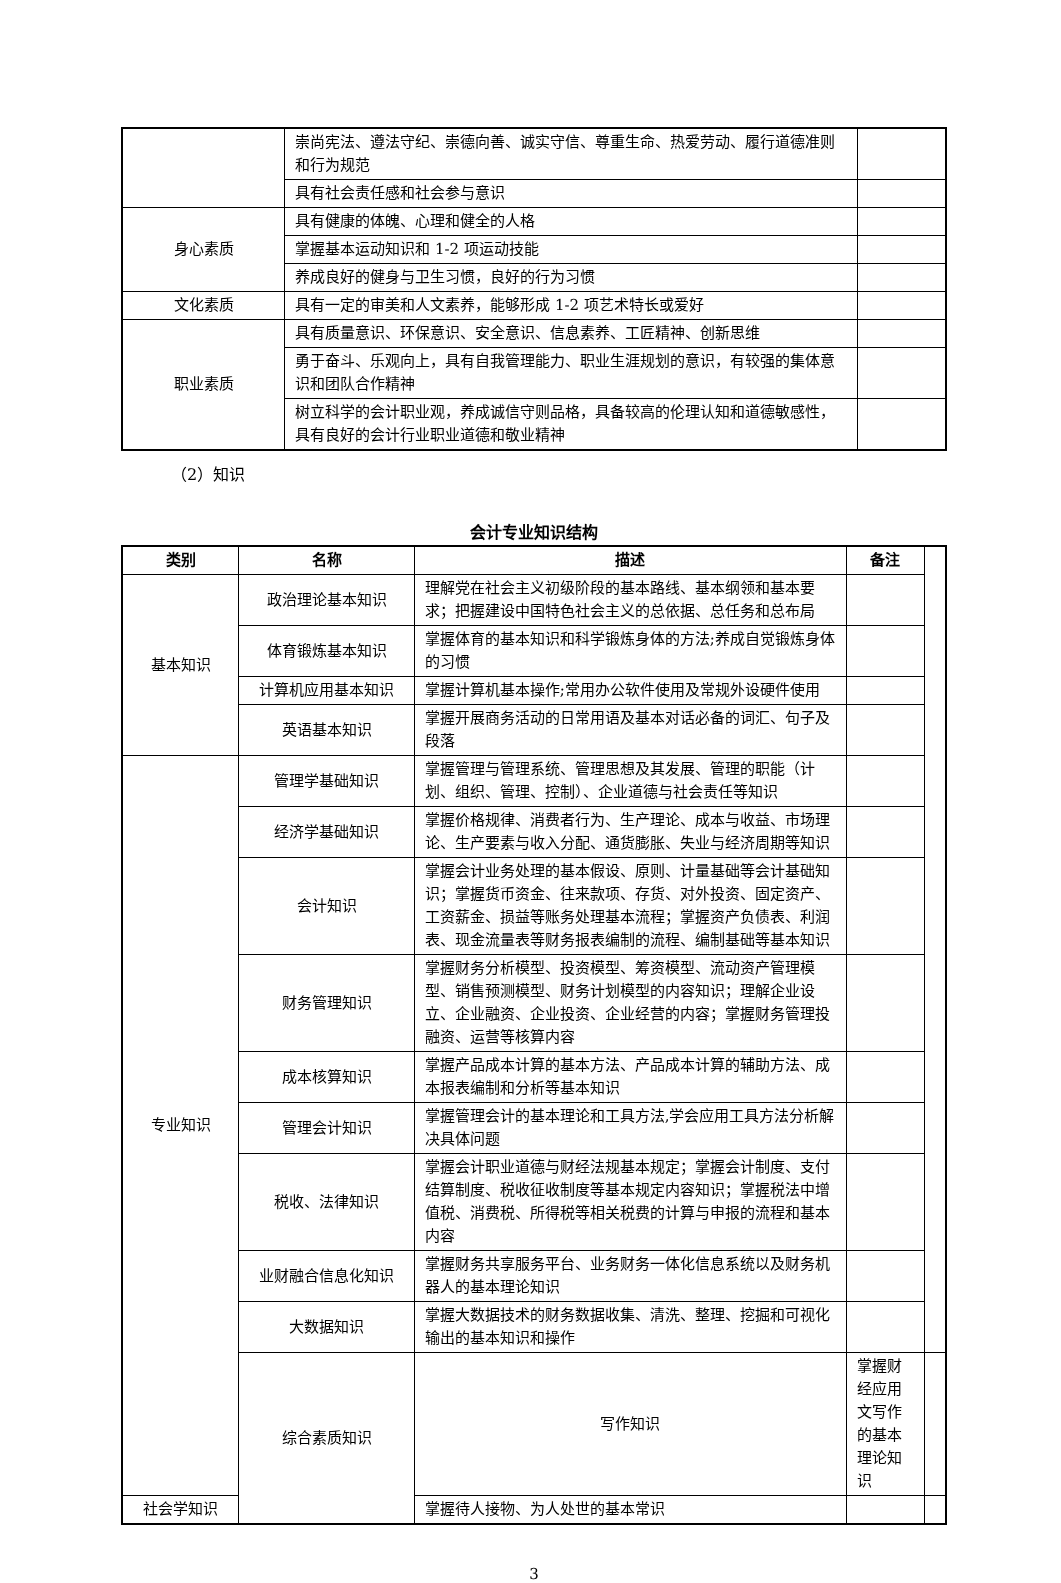| | 崇尚宪法、遵法守纪、崇德向善、诚实守信、尊重生命、热爱劳动、履行道德准则和行为规范 | |
| | 具有社会责任感和社会参与意识 | |
| 身心素质 | 具有健康的体魄、心理和健全的人格 | |
| | 掌握基本运动知识和 1-2 项运动技能 | |
| | 养成良好的健身与卫生习惯，良好的行为习惯 | |
| 文化素质 | 具有一定的审美和人文素养，能够形成 1-2 项艺术特长或爱好 | |
| 职业素质 | 具有质量意识、环保意识、安全意识、信息素养、工匠精神、创新思维 | |
| | 勇于奋斗、乐观向上，具有自我管理能力、职业生涯规划的意识，有较强的集体意识和团队合作精神 | |
| | 树立科学的会计职业观，养成诚信守则品格，具备较高的伦理认知和道德敏感性，具有良好的会计行业职业道德和敬业精神 | |
（2）知识
会计专业知识结构
| 类别 | 名称 | 描述 | 备注 | |
| --- | --- | --- | --- | --- |
| 基本知识 | 政治理论基本知识 | 理解党在社会主义初级阶段的基本路线、基本纲领和基本要求；把握建设中国特色社会主义的总依据、总任务和总布局 | | |
| | 体育锻炼基本知识 | 掌握体育的基本知识和科学锻炼身体的方法;养成自觉锻炼身体的习惯 | | |
| | 计算机应用基本知识 | 掌握计算机基本操作;常用办公软件使用及常规外设硬件使用 | | |
| | 英语基本知识 | 掌握开展商务活动的日常用语及基本对话必备的词汇、句子及段落 | | |
| 专业知识 | 管理学基础知识 | 掌握管理与管理系统、管理思想及其发展、管理的职能（计划、组织、管理、控制）、企业道德与社会责任等知识 | | |
| | 经济学基础知识 | 掌握价格规律、消费者行为、生产理论、成本与收益、市场理论、生产要素与收入分配、通货膨胀、失业与经济周期等知识 | | |
| | 会计知识 | 掌握会计业务处理的基本假设、原则、计量基础等会计基础知识；掌握货币资金、往来款项、存货、对外投资、固定资产、工资薪金、损益等账务处理基本流程；掌握资产负债表、利润表、现金流量表等财务报表编制的流程、编制基础等基本知识 | | |
| | 财务管理知识 | 掌握财务分析模型、投资模型、筹资模型、流动资产管理模型、销售预测模型、财务计划模型的内容知识；理解企业设立、企业融资、企业投资、企业经营的内容；掌握财务管理投融资、运营等核算内容 | | |
| | 成本核算知识 | 掌握产品成本计算的基本方法、产品成本计算的辅助方法、成本报表编制和分析等基本知识 | | |
| | 管理会计知识 | 掌握管理会计的基本理论和工具方法,学会应用工具方法分析解决具体问题 | | |
| | 税收、法律知识 | 掌握会计职业道德与财经法规基本规定；掌握会计制度、支付结算制度、税收征收制度等基本规定内容知识；掌握税法中增值税、消费税、所得税等相关税费的计算与申报的流程和基本内容 | | |
| | 业财融合信息化知识 | 掌握财务共享服务平台、业务财务一体化信息系统以及财务机器人的基本理论知识 | | |
| | 大数据知识 | 掌握大数据技术的财务数据收集、清洗、整理、挖掘和可视化输出的基本知识和操作 | | |
| | 综合素质知识 | 写作知识 | 掌握财经应用文写作的基本理论知识 | |
| 社会学知识 | | 掌握待人接物、为人处世的基本常识 | | |
3